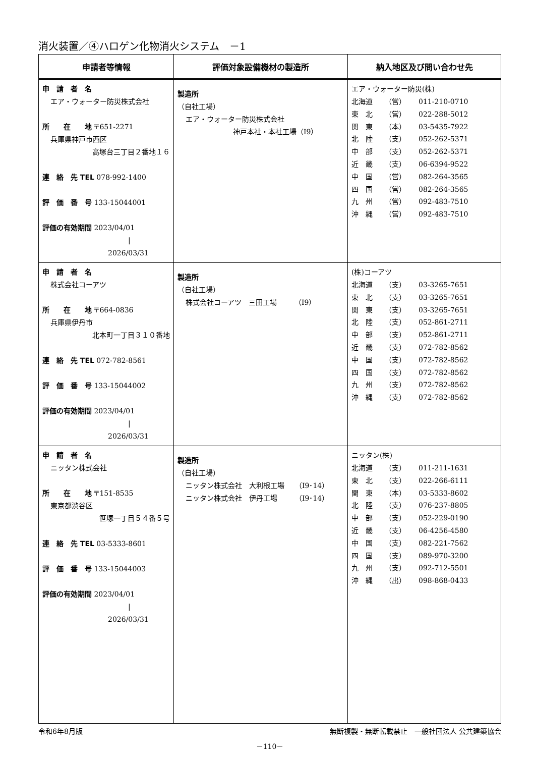消火装置／④ハロゲン化物消火システム　－1
| 申請者等情報 | 評価対象設備機材の製造所 | 納入地区及び問い合わせ先 |
| --- | --- | --- |
| 申 請 者 名 エア・ウォーター防災株式会社 所 在 地 〒651-2271 兵庫県神戸市西区 高塚台三丁目２番地１６ 連 絡 先 TEL 078-992-1400 評 価 番 号 133-15044001 評価の有効期間 2023/04/01 / 2026/03/31 | 製造所 （自社工場） エア・ウォーター防災株式会社 神戸本社・本社工場（I9） | エア・ウォーター防災(株) / 北海道 / （営） / 011-210-0710 / / 東 北 / （営） / 022-288-5012 / / 関 東 / （本） / 03-5435-7922 / / 北 陸 / （支） / 052-262-5371 / / 中 部 / （支） / 052-262-5371 / / 近 畿 / （支） / 06-6394-9522 / / 中 国 / （営） / 082-264-3565 / / 四 国 / （営） / 082-264-3565 / / 九 州 / （営） / 092-483-7510 / / 沖 縄 / （営） / 092-483-7510 / |
| 申 請 者 名 株式会社コーアツ 所 在 地 〒664-0836 兵庫県伊丹市 北本町一丁目３１０番地 連 絡 先 TEL 072-782-8561 評 価 番 号 133-15044002 評価の有効期間 2023/04/01 / 2026/03/31 | 製造所 （自社工場） 株式会社コーアツ 三田工場 （I9） | (株)コーアツ / 北海道 / （支） / 03-3265-7651 / / 東 北 / （支） / 03-3265-7651 / / 関 東 / （支） / 03-3265-7651 / / 北 陸 / （支） / 052-861-2711 / / 中 部 / （支） / 052-861-2711 / / 近 畿 / （支） / 072-782-8562 / / 中 国 / （支） / 072-782-8562 / / 四 国 / （支） / 072-782-8562 / / 九 州 / （支） / 072-782-8562 / / 沖 縄 / （支） / 072-782-8562 / |
| 申 請 者 名 ニッタン株式会社 所 在 地 〒151-8535 東京都渋谷区 笹塚一丁目５４番５号 連 絡 先 TEL 03-5333-8601 評 価 番 号 133-15044003 評価の有効期間 2023/04/01 / 2026/03/31 | 製造所 （自社工場） ニッタン株式会社 大利根工場 （I9･14） ニッタン株式会社 伊丹工場 （I9･14） | ニッタン(株) / 北海道 / （支） / 011-211-1631 / / 東 北 / （支） / 022-266-6111 / / 関 東 / （本） / 03-5333-8602 / / 北 陸 / （支） / 076-237-8805 / / 中 部 / （支） / 052-229-0190 / / 近 畿 / （支） / 06-4256-4580 / / 中 国 / （支） / 082-221-7562 / / 四 国 / （支） / 089-970-3200 / / 九 州 / （支） / 092-712-5501 / / 沖 縄 / （出） / 098-868-0433 / |
令和6年8月版 無断複製・無断転載禁止　一般社団法人 公共建築協会
－110－